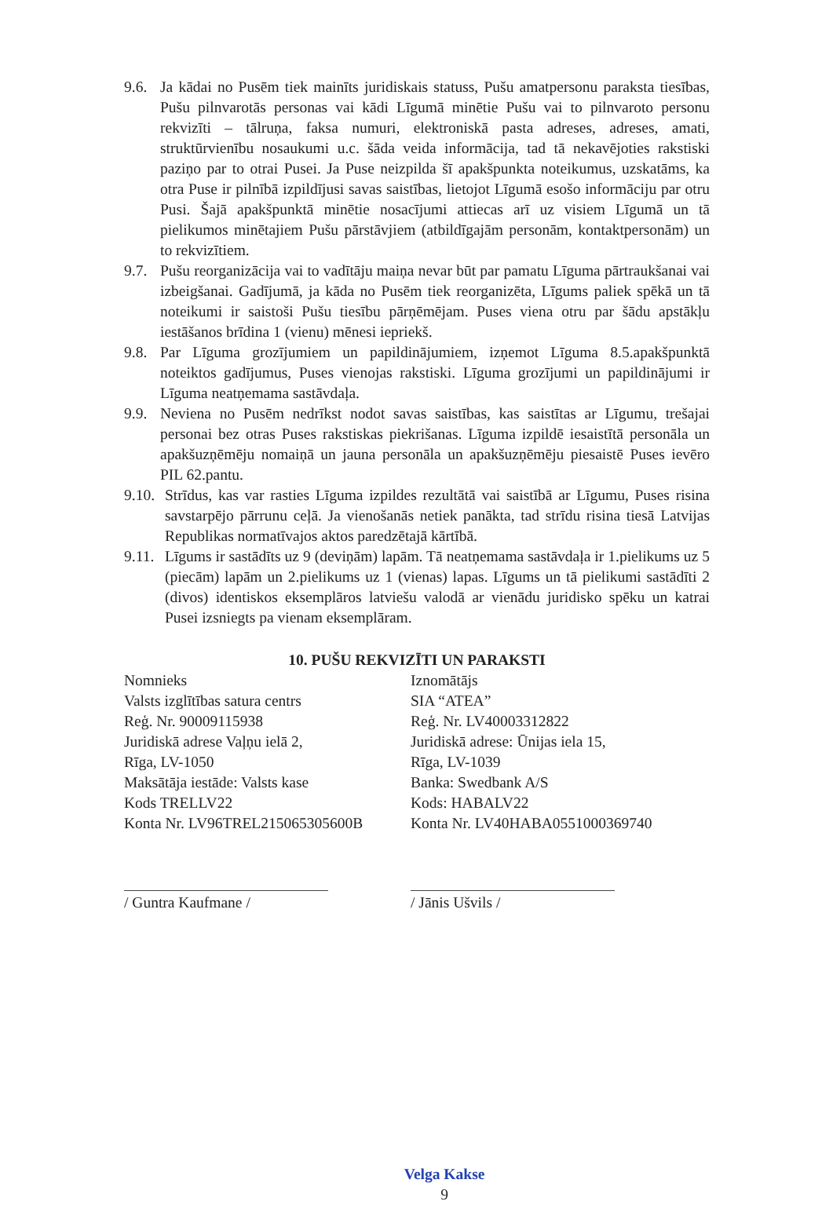9.6.
Ja kādai no Pusēm tiek mainīts juridiskais statuss, Pušu amatpersonu paraksta tiesības, Pušu pilnvarotās personas vai kādi Līgumā minētie Pušu vai to pilnvaroto personu rekvizīti – tālruņa, faksa numuri, elektroniskā pasta adreses, adreses, amati, struktūrvienību nosaukumi u.c. šāda veida informācija, tad tā nekavējoties rakstiski paziņo par to otrai Pusei. Ja Puse neizpilda šī apakšpunkta noteikumus, uzskatāms, ka otra Puse ir pilnībā izpildījusi savas saistības, lietojot Līgumā esošo informāciju par otru Pusi. Šajā apakšpunktā minētie nosacījumi attiecas arī uz visiem Līgumā un tā pielikumos minētajiem Pušu pārstāvjiem (atbildīgajām personām, kontaktpersonām) un to rekvizītiem.
9.7.
Pušu reorganizācija vai to vadītāju maiņa nevar būt par pamatu Līguma pārtraukšanai vai izbeigšanai. Gadījumā, ja kāda no Pusēm tiek reorganizēta, Līgums paliek spēkā un tā noteikumi ir saistoši Pušu tiesību pārņēmējam. Puses viena otru par šādu apstākļu iestāšanos brīdina 1 (vienu) mēnesi iepriekš.
9.8.
Par Līguma grozījumiem un papildinājumiem, izņemot Līguma 8.5.apakšpunktā noteiktos gadījumus, Puses vienojas rakstiski. Līguma grozījumi un papildinājumi ir Līguma neatņemama sastāvdaļa.
9.9.
Neviena no Pusēm nedrīkst nodot savas saistības, kas saistītas ar Līgumu, trešajai personai bez otras Puses rakstiskas piekrišanas. Līguma izpildē iesaistītā personāla un apakšuzņēmēju nomaiņā un jauna personāla un apakšuzņēmēju piesaistē Puses ievēro PIL 62.pantu.
9.10.
Strīdus, kas var rasties Līguma izpildes rezultātā vai saistībā ar Līgumu, Puses risina savstarpējo pārrunu ceļā. Ja vienošanās netiek panākta, tad strīdu risina tiesā Latvijas Republikas normatīvajos aktos paredzētajā kārtībā.
9.11.
Līgums ir sastādīts uz 9 (deviņām) lapām. Tā neatņemama sastāvdaļa ir 1.pielikums uz 5 (piecām) lapām un 2.pielikums uz 1 (vienas) lapas. Līgums un tā pielikumi sastādīti 2 (divos) identiskos eksemplāros latviešu valodā ar vienādu juridisko spēku un katrai Pusei izsniegts pa vienam eksemplāram.
10. PUŠU REKVIZĪTI UN PARAKSTI
Nomnieks
Valsts izglītības satura centrs
Reģ. Nr. 90009115938
Juridiskā adrese Vaļņu ielā 2,
Rīga, LV-1050
Maksātāja iestāde: Valsts kase
Kods TRELLV22
Konta Nr. LV96TREL215065305600B
/ Guntra Kaufmane /
Iznomātājs
SIA “ATEA”
Reģ. Nr. LV40003312822
Juridiskā adrese: Ūnijas iela 15,
Rīga, LV-1039
Banka: Swedbank A/S
Kods: HABALV22
Konta Nr. LV40HABA0551000369740
/ Jānis Ušvils /
Velga Kakse
9